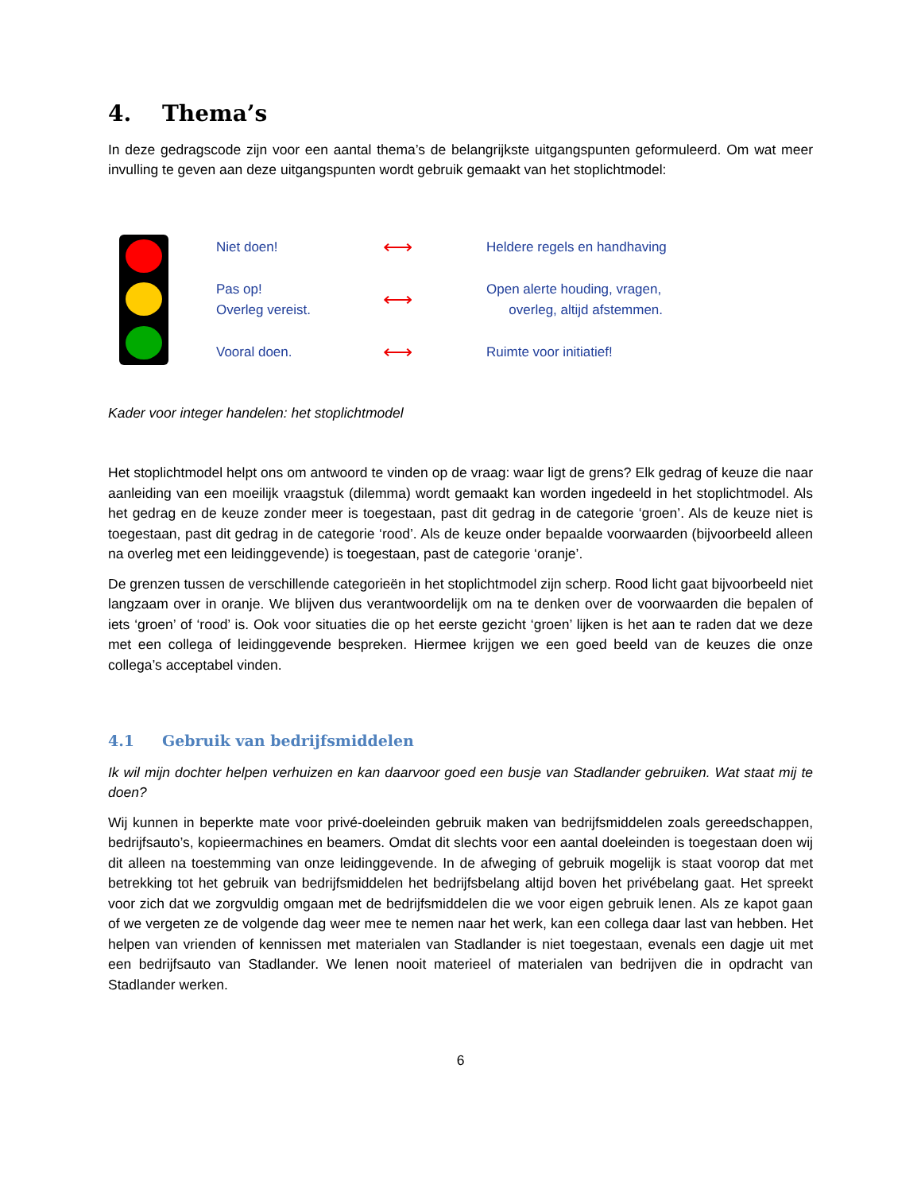4. Thema’s
In deze gedragscode zijn voor een aantal thema’s de belangrijkste uitgangspunten geformuleerd. Om wat meer invulling te geven aan deze uitgangspunten wordt gebruik gemaakt van het stoplichtmodel:
Niet doen!
⟷
Heldere regels en handhaving
Pas op!
Overleg vereist.
⟷
Open alerte houding, vragen,
overleg, altijd afstemmen.
Vooral doen.
⟷
Ruimte voor initiatief!
Kader voor integer handelen: het stoplichtmodel
Het stoplichtmodel helpt ons om antwoord te vinden op de vraag: waar ligt de grens? Elk gedrag of keuze die naar aanleiding van een moeilijk vraagstuk (dilemma) wordt gemaakt kan worden ingedeeld in het stoplichtmodel. Als het gedrag en de keuze zonder meer is toegestaan, past dit gedrag in de categorie ‘groen’. Als de keuze niet is toegestaan, past dit gedrag in de categorie ‘rood’. Als de keuze onder bepaalde voorwaarden (bijvoorbeeld alleen na overleg met een leidinggevende) is toegestaan, past de categorie ‘oranje’.
De grenzen tussen de verschillende categorieën in het stoplichtmodel zijn scherp. Rood licht gaat bijvoorbeeld niet langzaam over in oranje. We blijven dus verantwoordelijk om na te denken over de voorwaarden die bepalen of iets ‘groen’ of ‘rood’ is. Ook voor situaties die op het eerste gezicht ‘groen’ lijken is het aan te raden dat we deze met een collega of leidinggevende bespreken. Hiermee krijgen we een goed beeld van de keuzes die onze collega’s acceptabel vinden.
4.1 Gebruik van bedrijfsmiddelen
Ik wil mijn dochter helpen verhuizen en kan daarvoor goed een busje van Stadlander gebruiken. Wat staat mij te doen?
Wij kunnen in beperkte mate voor privé-doeleinden gebruik maken van bedrijfsmiddelen zoals gereedschappen, bedrijfsauto’s, kopieermachines en beamers. Omdat dit slechts voor een aantal doeleinden is toegestaan doen wij dit alleen na toestemming van onze leidinggevende. In de afweging of gebruik mogelijk is staat voorop dat met betrekking tot het gebruik van bedrijfsmiddelen het bedrijfsbelang altijd boven het privébelang gaat. Het spreekt voor zich dat we zorgvuldig omgaan met de bedrijfsmiddelen die we voor eigen gebruik lenen. Als ze kapot gaan of we vergeten ze de volgende dag weer mee te nemen naar het werk, kan een collega daar last van hebben. Het helpen van vrienden of kennissen met materialen van Stadlander is niet toegestaan, evenals een dagje uit met een bedrijfsauto van Stadlander. We lenen nooit materieel of materialen van bedrijven die in opdracht van Stadlander werken.
6